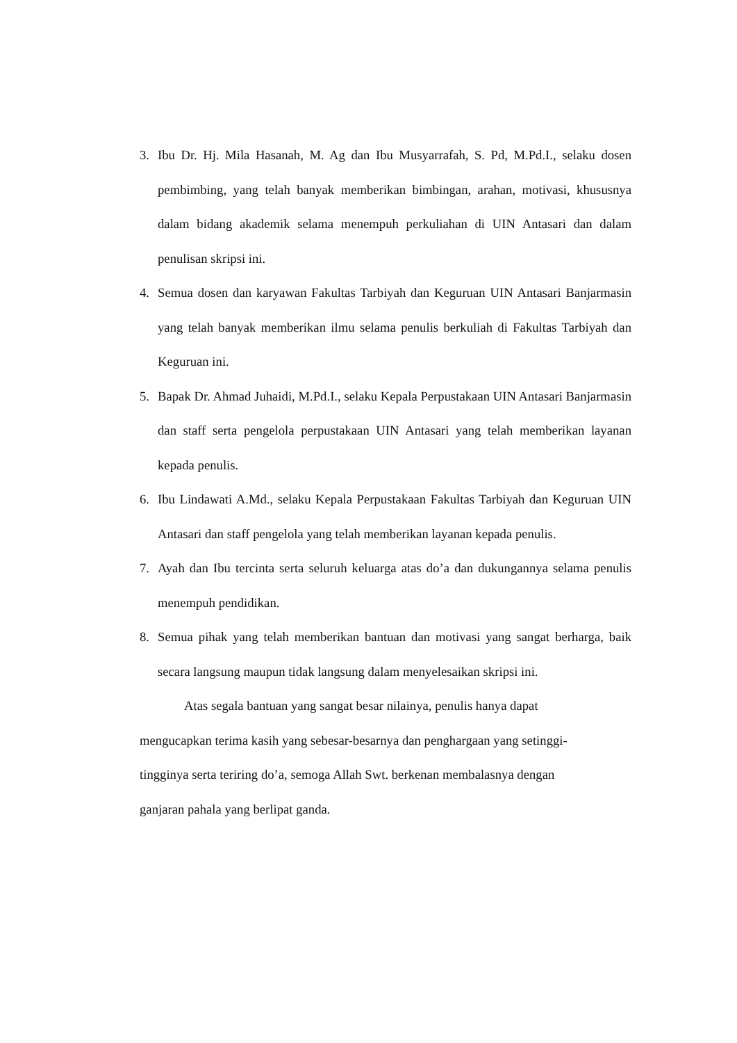3. Ibu Dr. Hj. Mila Hasanah, M. Ag dan Ibu Musyarrafah, S. Pd, M.Pd.I., selaku dosen pembimbing, yang telah banyak memberikan bimbingan, arahan, motivasi, khususnya dalam bidang akademik selama menempuh perkuliahan di UIN Antasari dan dalam penulisan skripsi ini.
4. Semua dosen dan karyawan Fakultas Tarbiyah dan Keguruan UIN Antasari Banjarmasin yang telah banyak memberikan ilmu selama penulis berkuliah di Fakultas Tarbiyah dan Keguruan ini.
5. Bapak Dr. Ahmad Juhaidi, M.Pd.I., selaku Kepala Perpustakaan UIN Antasari Banjarmasin dan staff serta pengelola perpustakaan UIN Antasari yang telah memberikan layanan kepada penulis.
6. Ibu Lindawati A.Md., selaku Kepala Perpustakaan Fakultas Tarbiyah dan Keguruan UIN Antasari dan staff pengelola yang telah memberikan layanan kepada penulis.
7. Ayah dan Ibu tercinta serta seluruh keluarga atas do’a dan dukungannya selama penulis menempuh pendidikan.
8. Semua pihak yang telah memberikan bantuan dan motivasi yang sangat berharga, baik secara langsung maupun tidak langsung dalam menyelesaikan skripsi ini.
Atas segala bantuan yang sangat besar nilainya, penulis hanya dapat
mengucapkan terima kasih yang sebesar-besarnya dan penghargaan yang setinggi-
tingginya serta teriring do’a, semoga Allah Swt. berkenan membalasnya dengan
ganjaran pahala yang berlipat ganda.